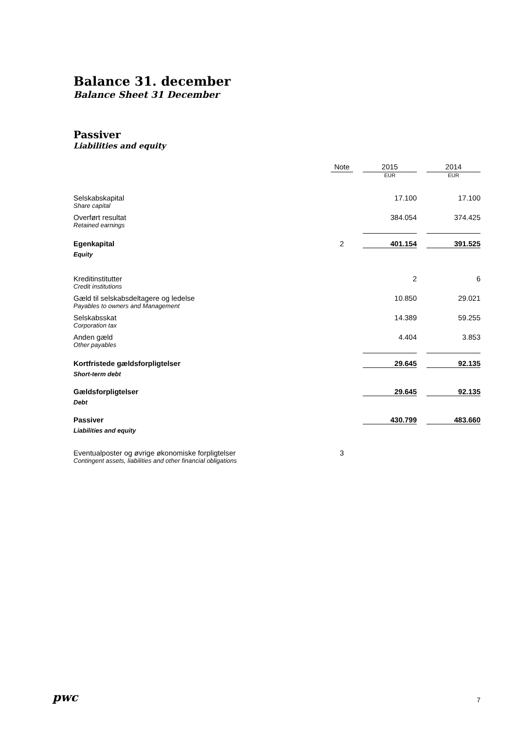Balance 31. december
Balance Sheet 31 December
Passiver
Liabilities and equity
| | Note | | 2015 | | 2014 |
| | | | EUR | | EUR |
| Selskabskapital Share capital | | | 17.100 | | 17.100 |
| Overført resultat Retained earnings | | | 384.054 | | 374.425 |
| Egenkapital Equity | 2 | | 401.154 | | 391.525 |
| Kreditinstitutter Credit institutions | | | 2 | | 6 |
| Gæld til selskabsdeltagere og ledelse Payables to owners and Management | | | 10.850 | | 29.021 |
| Selskabsskat Corporation tax | | | 14.389 | | 59.255 |
| Anden gæld Other payables | | | 4.404 | | 3.853 |
| Kortfristede gældsforpligtelser Short-term debt | | | 29.645 | | 92.135 |
| Gældsforpligtelser Debt | | | 29.645 | | 92.135 |
| Passiver Liabilities and equity | | | 430.799 | | 483.660 |
| Eventualposter og øvrige økonomiske forpligtelser Contingent assets, liabilities and other financial obligations | 3 | | | | |
pwc 7